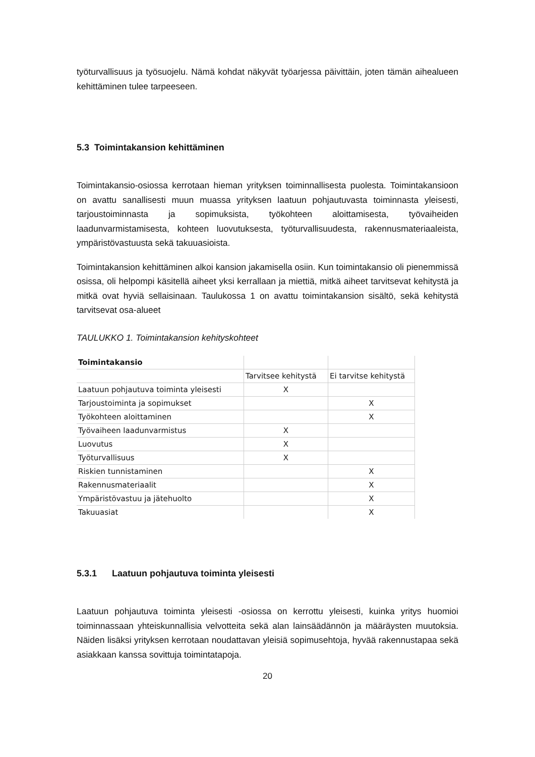työturvallisuus ja työsuojelu. Nämä kohdat näkyvät työarjessa päivittäin, joten tämän aihealueen kehittäminen tulee tarpeeseen.
5.3 Toimintakansion kehittäminen
Toimintakansio-osiossa kerrotaan hieman yrityksen toiminnallisesta puolesta. Toimintakansioon on avattu sanallisesti muun muassa yrityksen laatuun pohjautuvasta toiminnasta yleisesti, tarjoustoiminnasta ja sopimuksista, työkohteen aloittamisesta, työvaiheiden laadunvarmistamisesta, kohteen luovutuksesta, työturvallisuudesta, rakennusmateriaaleista, ympäristövastuusta sekä takuuasioista.
Toimintakansion kehittäminen alkoi kansion jakamisella osiin. Kun toimintakansio oli pienemmissä osissa, oli helpompi käsitellä aiheet yksi kerrallaan ja miettiä, mitkä aiheet tarvitsevat kehitystä ja mitkä ovat hyviä sellaisinaan. Taulukossa 1 on avattu toimintakansion sisältö, sekä kehitystä tarvitsevat osa-alueet
TAULUKKO 1. Toimintakansion kehityskohteet
| Toimintakansio | | |
| | Tarvitsee kehitystä | Ei tarvitse kehitystä |
| Laatuun pohjautuva toiminta yleisesti | X | |
| Tarjoustoiminta ja sopimukset | | X |
| Työkohteen aloittaminen | | X |
| Työvaiheen laadunvarmistus | X | |
| Luovutus | X | |
| Työturvallisuus | X | |
| Riskien tunnistaminen | | X |
| Rakennusmateriaalit | | X |
| Ympäristövastuu ja jätehuolto | | X |
| Takuuasiat | | X |
5.3.1 Laatuun pohjautuva toiminta yleisesti
Laatuun pohjautuva toiminta yleisesti -osiossa on kerrottu yleisesti, kuinka yritys huomioi toiminnassaan yhteiskunnallisia velvotteita sekä alan lainsäädännön ja määräysten muutoksia. Näiden lisäksi yrityksen kerrotaan noudattavan yleisiä sopimusehtoja, hyvää rakennustapaa sekä asiakkaan kanssa sovittuja toimintatapoja.
20